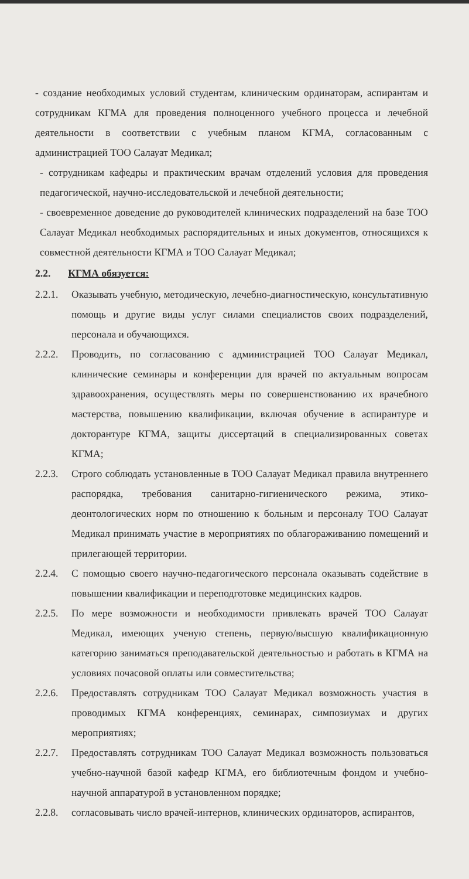- создание необходимых условий студентам, клиническим ординаторам, аспирантам и сотрудникам КГМА для проведения полноценного учебного процесса и лечебной деятельности в соответствии с учебным планом КГМА, согласованным с администрацией ТОО Салауат Медикал;
- сотрудникам кафедры и практическим врачам отделений условия для проведения педагогической, научно-исследовательской и лечебной деятельности;
- своевременное доведение до руководителей клинических подразделений на базе ТОО Салауат Медикал необходимых распорядительных и иных документов, относящихся к совместной деятельности КГМА и ТОО Салауат Медикал;
2.2. КГМА обязуется:
2.2.1.
Оказывать учебную, методическую, лечебно-диагностическую, консультативную помощь и другие виды услуг силами специалистов своих подразделений, персонала и обучающихся.
2.2.2.
Проводить, по согласованию с администрацией ТОО Салауат Медикал, клинические семинары и конференции для врачей по актуальным вопросам здравоохранения, осуществлять меры по совершенствованию их врачебного мастерства, повышению квалификации, включая обучение в аспирантуре и докторантуре КГМА, защиты диссертаций в специализированных советах КГМА;
2.2.3.
Строго соблюдать установленные в ТОО Салауат Медикал правила внутреннего распорядка, требования санитарно-гигиенического режима, этико-деонтологических норм по отношению к больным и персоналу ТОО Салауат Медикал принимать участие в мероприятиях по облагораживанию помещений и прилегающей территории.
2.2.4.
С помощью своего научно-педагогического персонала оказывать содействие в повышении квалификации и переподготовке медицинских кадров.
2.2.5.
По мере возможности и необходимости привлекать врачей ТОО Салауат Медикал, имеющих ученую степень, первую/высшую квалификационную категорию заниматься преподавательской деятельностью и работать в КГМА на условиях почасовой оплаты или совместительства;
2.2.6.
Предоставлять сотрудникам ТОО Салауат Медикал возможность участия в проводимых КГМА конференциях, семинарах, симпозиумах и других мероприятиях;
2.2.7.
Предоставлять сотрудникам ТОО Салауат Медикал возможность пользоваться учебно-научной базой кафедр КГМА, его библиотечным фондом и учебно-научной аппаратурой в установленном порядке;
2.2.8.
согласовывать число врачей-интернов, клинических ординаторов, аспирантов,